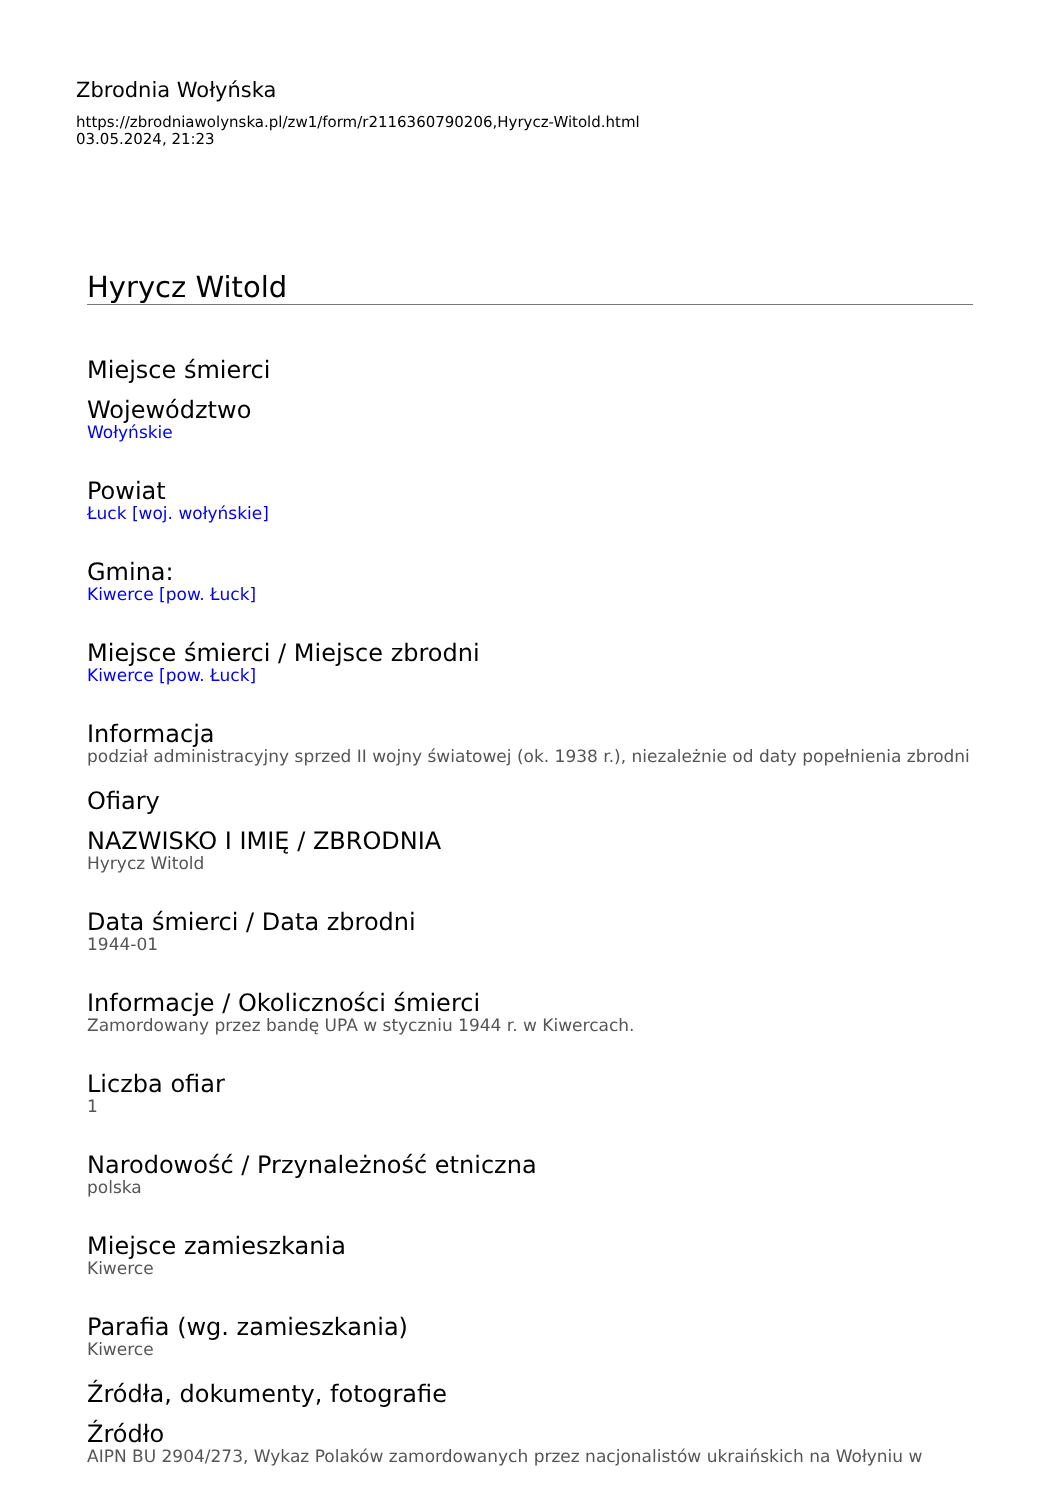Zbrodnia Wołyńska
https://zbrodniawolynska.pl/zw1/form/r2116360790206,Hyrycz-Witold.html
03.05.2024, 21:23
Hyrycz Witold
Miejsce śmierci
Województwo
Wołyńskie
Powiat
Łuck [woj. wołyńskie]
Gmina:
Kiwerce [pow. Łuck]
Miejsce śmierci / Miejsce zbrodni
Kiwerce [pow. Łuck]
Informacja
podział administracyjny sprzed II wojny światowej (ok. 1938 r.), niezależnie od daty popełnienia zbrodni
Ofiary
NAZWISKO I IMIĘ / ZBRODNIA
Hyrycz Witold
Data śmierci / Data zbrodni
1944-01
Informacje / Okoliczności śmierci
Zamordowany przez bandę UPA w styczniu 1944 r. w Kiwercach.
Liczba ofiar
1
Narodowość / Przynależność etniczna
polska
Miejsce zamieszkania
Kiwerce
Parafia (wg. zamieszkania)
Kiwerce
Źródła, dokumenty, fotografie
Źródło
AIPN BU 2904/273, Wykaz Polaków zamordowanych przez nacjonalistów ukraińskich na Wołyniu w